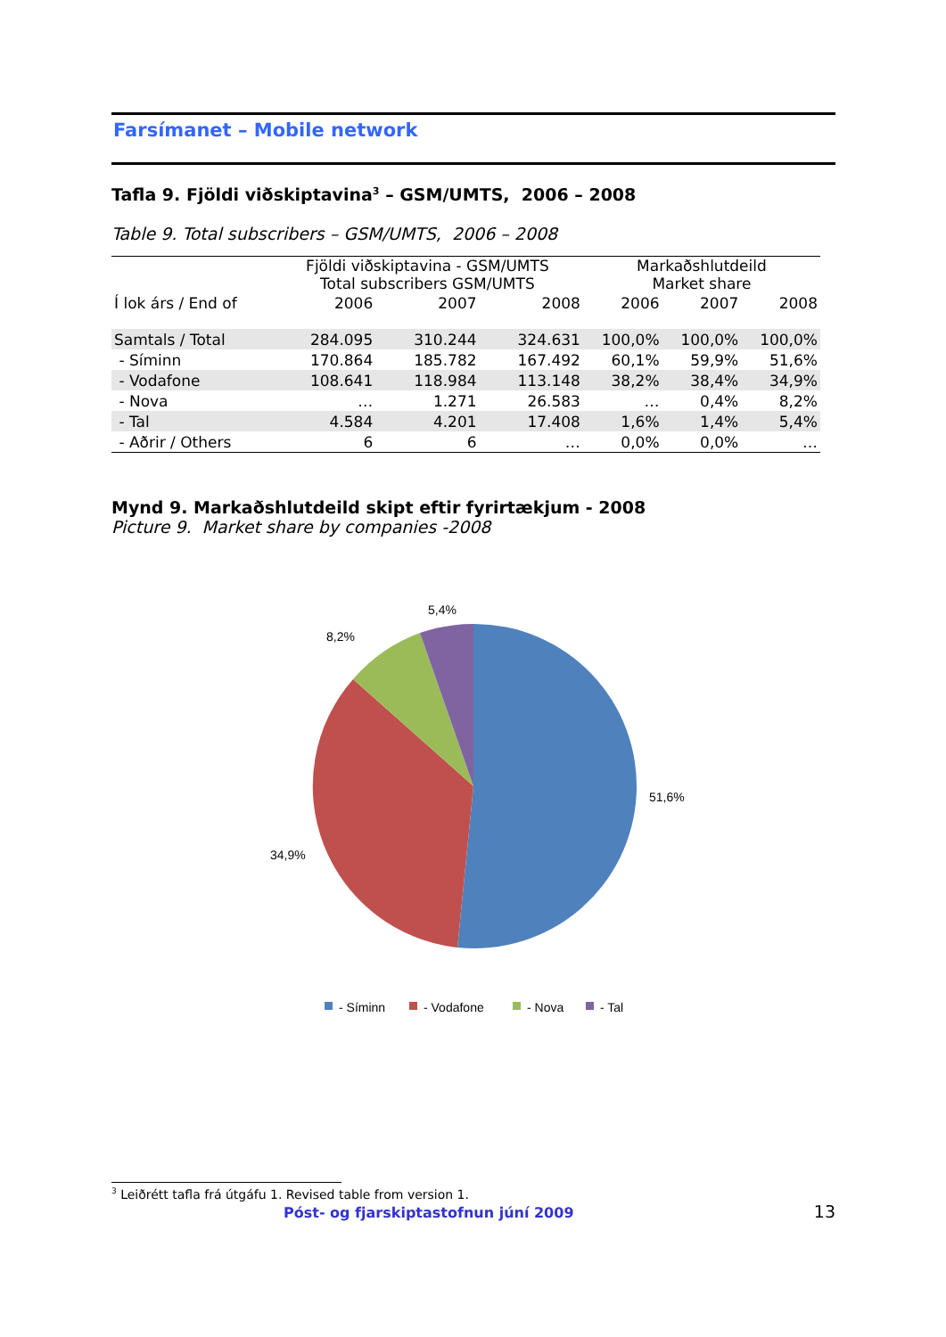Farsímanet – Mobile network
Tafla 9. Fjöldi viðskiptavina<sup>3</sup> – GSM/UMTS, 2006 – 2008
Table 9. Total subscribers – GSM/UMTS, 2006 – 2008
| | Fjöldi viðskiptavina - GSM/UMTS Total subscribers GSM/UMTS | | | Markaðshlutdeild Market share | | |
| Í lok árs / End of | 2006 | 2007 | 2008 | 2006 | 2007 | 2008 |
| Samtals / Total | 284.095 | 310.244 | 324.631 | 100,0% | 100,0% | 100,0% |
| - Síminn | 170.864 | 185.782 | 167.492 | 60,1% | 59,9% | 51,6% |
| - Vodafone | 108.641 | 118.984 | 113.148 | 38,2% | 38,4% | 34,9% |
| - Nova | … | 1.271 | 26.583 | … | 0,4% | 8,2% |
| - Tal | 4.584 | 4.201 | 17.408 | 1,6% | 1,4% | 5,4% |
| - Aðrir / Others | 6 | 6 | … | 0,0% | 0,0% | … |
Mynd 9. Markaðshlutdeild skipt eftir fyrirtækjum - 2008
Picture 9. Market share by companies -2008
5,4%
8,2%
51,6%
34,9%
- Síminn
- Vodafone
- Nova
- Tal
<sup>3</sup> Leiðrétt tafla frá útgáfu 1. Revised table from version 1.
Póst- og fjarskiptastofnun júní 2009 13